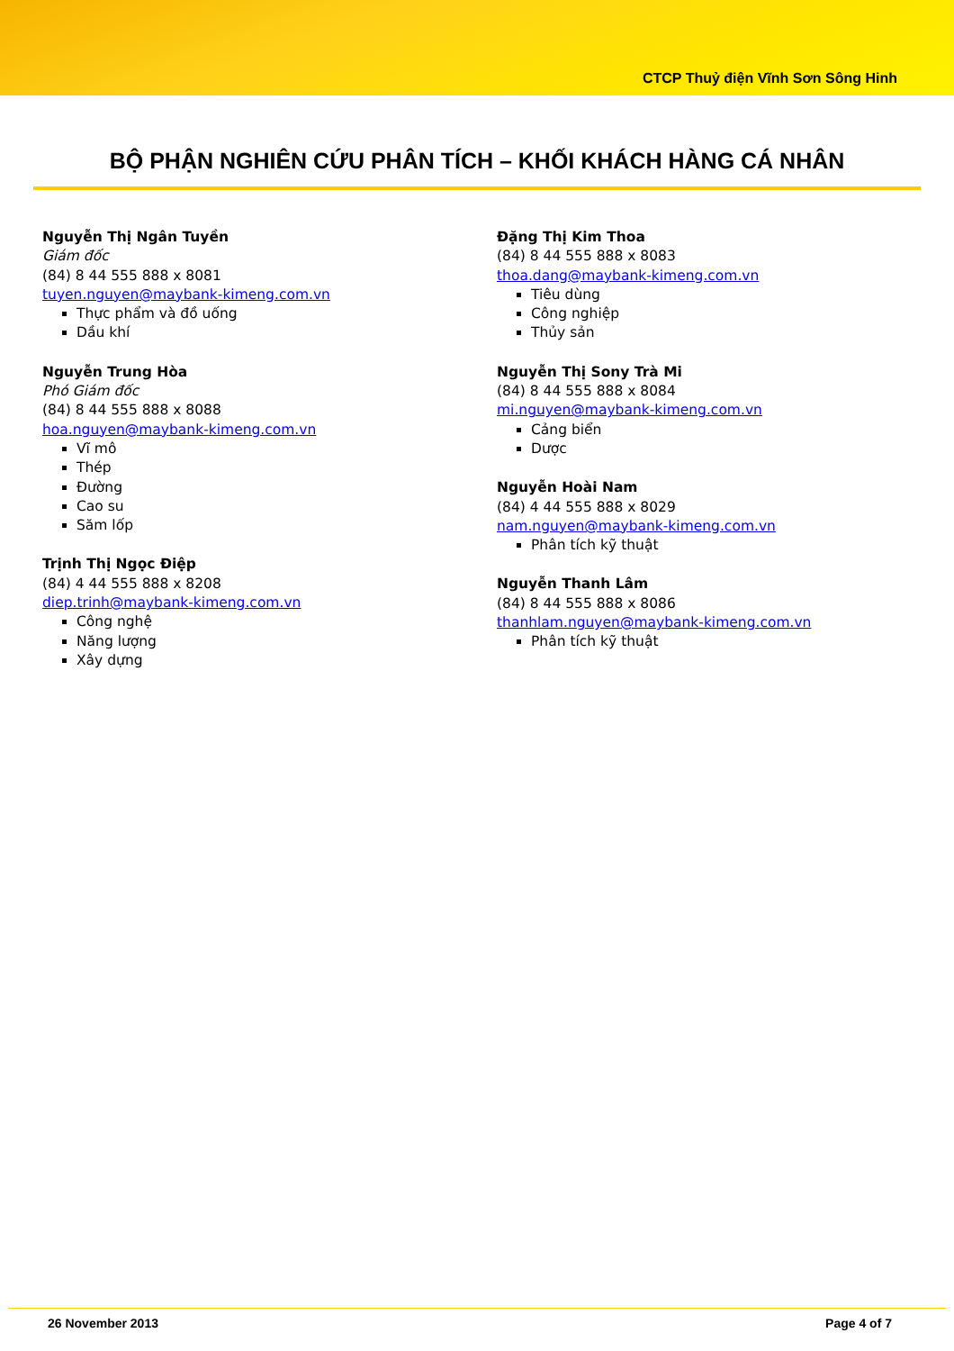CTCP Thuỷ điện Vĩnh Sơn Sông Hinh
BỘ PHẬN NGHIÊN CỨU PHÂN TÍCH – KHỐI KHÁCH HÀNG CÁ NHÂN
Nguyễn Thị Ngân Tuyền
Giám đốc
(84) 8 44 555 888 x 8081
tuyen.nguyen@maybank-kimeng.com.vn
Thực phẩm và đồ uống
Dầu khí
Nguyễn Trung Hòa
Phó Giám đốc
(84) 8 44 555 888 x 8088
hoa.nguyen@maybank-kimeng.com.vn
Vĩ mô
Thép
Đường
Cao su
Săm lốp
Trịnh Thị Ngọc Điệp
(84) 4 44 555 888 x 8208
diep.trinh@maybank-kimeng.com.vn
Công nghệ
Năng lượng
Xây dựng
Đặng Thị Kim Thoa
(84) 8 44 555 888 x 8083
thoa.dang@maybank-kimeng.com.vn
Tiêu dùng
Công nghiệp
Thủy sản
Nguyễn Thị Sony Trà Mi
(84) 8 44 555 888 x 8084
mi.nguyen@maybank-kimeng.com.vn
Cảng biển
Dược
Nguyễn Hoài Nam
(84) 4 44 555 888 x 8029
nam.nguyen@maybank-kimeng.com.vn
Phân tích kỹ thuật
Nguyễn Thanh Lâm
(84) 8 44 555 888 x 8086
thanhlam.nguyen@maybank-kimeng.com.vn
Phân tích kỹ thuật
26 November 2013 Page 4 of 7